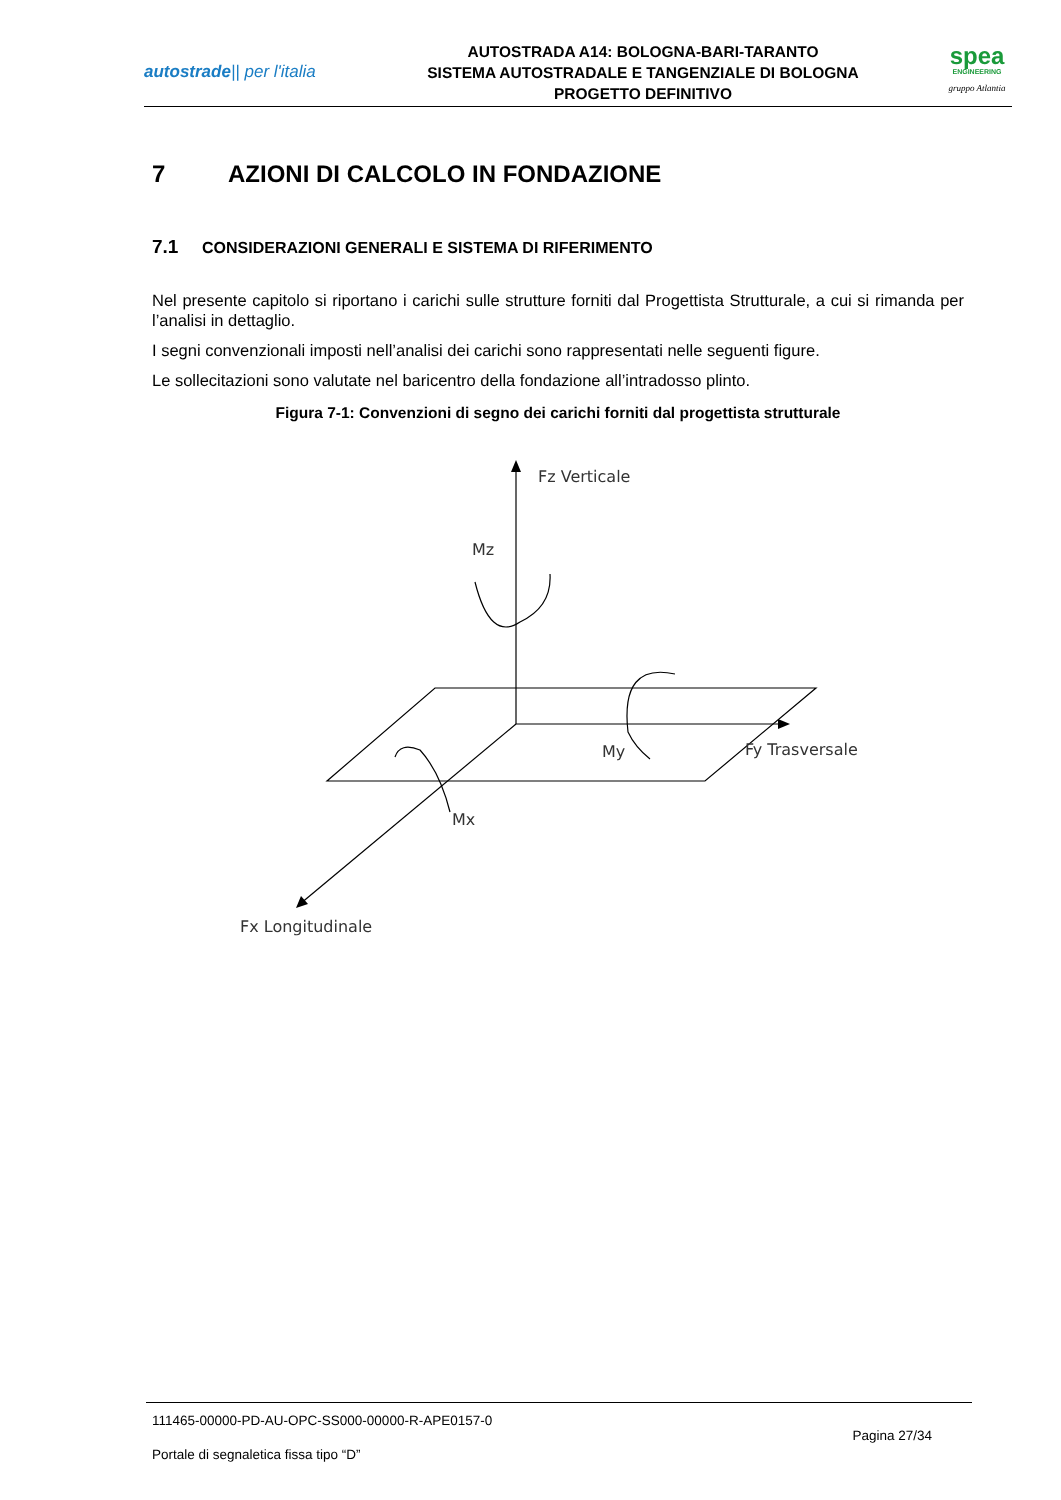autostrade|| per l'italia
AUTOSTRADA A14: BOLOGNA-BARI-TARANTO
SISTEMA AUTOSTRADALE E TANGENZIALE DI BOLOGNA
PROGETTO DEFINITIVO
spea
ENGINEERING
gruppo Atlantia
7 AZIONI DI CALCOLO IN FONDAZIONE
7.1 CONSIDERAZIONI GENERALI E SISTEMA DI RIFERIMENTO
Nel presente capitolo si riportano i carichi sulle strutture forniti dal Progettista Strutturale, a cui si rimanda per l’analisi in dettaglio.
I segni convenzionali imposti nell’analisi dei carichi sono rappresentati nelle seguenti figure.
Le sollecitazioni sono valutate nel baricentro della fondazione all’intradosso plinto.
Figura 7-1: Convenzioni di segno dei carichi forniti dal progettista strutturale
Fz Verticale
Mz
My
Fy Trasversale
Mx
Fx Longitudinale
111465-00000-PD-AU-OPC-SS000-00000-R-APE0157-0
Pagina 27/34
Portale di segnaletica fissa tipo “D”